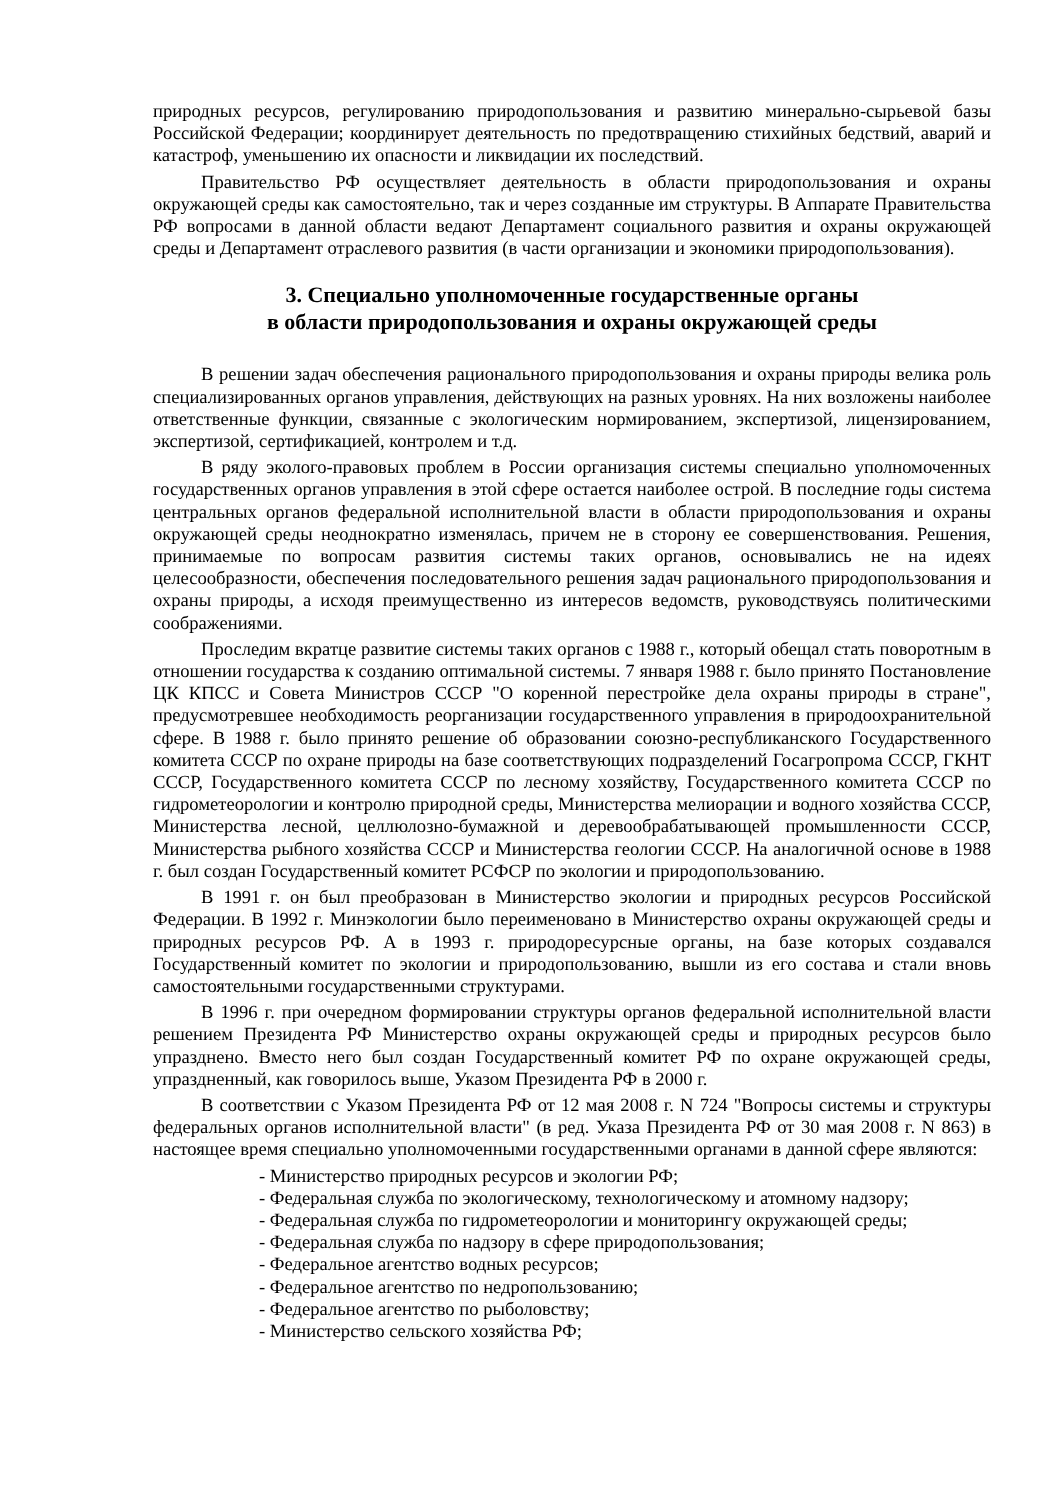природных ресурсов, регулированию природопользования и развитию минерально-сырьевой базы Российской Федерации; координирует деятельность по предотвращению стихийных бедствий, аварий и катастроф, уменьшению их опасности и ликвидации их последствий.
Правительство РФ осуществляет деятельность в области природопользования и охраны окружающей среды как самостоятельно, так и через созданные им структуры. В Аппарате Правительства РФ вопросами в данной области ведают Департамент социального развития и охраны окружающей среды и Департамент отраслевого развития (в части организации и экономики природопользования).
3. Специально уполномоченные государственные органы
в области природопользования и охраны окружающей среды
В решении задач обеспечения рационального природопользования и охраны природы велика роль специализированных органов управления, действующих на разных уровнях. На них возложены наиболее ответственные функции, связанные с экологическим нормированием, экспертизой, лицензированием, экспертизой, сертификацией, контролем и т.д.
В ряду эколого-правовых проблем в России организация системы специально уполномоченных государственных органов управления в этой сфере остается наиболее острой. В последние годы система центральных органов федеральной исполнительной власти в области природопользования и охраны окружающей среды неоднократно изменялась, причем не в сторону ее совершенствования. Решения, принимаемые по вопросам развития системы таких органов, основывались не на идеях целесообразности, обеспечения последовательного решения задач рационального природопользования и охраны природы, а исходя преимущественно из интересов ведомств, руководствуясь политическими соображениями.
Проследим вкратце развитие системы таких органов с 1988 г., который обещал стать поворотным в отношении государства к созданию оптимальной системы. 7 января 1988 г. было принято Постановление ЦК КПСС и Совета Министров СССР "О коренной перестройке дела охраны природы в стране", предусмотревшее необходимость реорганизации государственного управления в природоохранительной сфере. В 1988 г. было принято решение об образовании союзно-республиканского Государственного комитета СССР по охране природы на базе соответствующих подразделений Госагропрома СССР, ГКНТ СССР, Государственного комитета СССР по лесному хозяйству, Государственного комитета СССР по гидрометеорологии и контролю природной среды, Министерства мелиорации и водного хозяйства СССР, Министерства лесной, целлюлозно-бумажной и деревообрабатывающей промышленности СССР, Министерства рыбного хозяйства СССР и Министерства геологии СССР. На аналогичной основе в 1988 г. был создан Государственный комитет РСФСР по экологии и природопользованию.
В 1991 г. он был преобразован в Министерство экологии и природных ресурсов Российской Федерации. В 1992 г. Минэкологии было переименовано в Министерство охраны окружающей среды и природных ресурсов РФ. А в 1993 г. природоресурсные органы, на базе которых создавался Государственный комитет по экологии и природопользованию, вышли из его состава и стали вновь самостоятельными государственными структурами.
В 1996 г. при очередном формировании структуры органов федеральной исполнительной власти решением Президента РФ Министерство охраны окружающей среды и природных ресурсов было упразднено. Вместо него был создан Государственный комитет РФ по охране окружающей среды, упраздненный, как говорилось выше, Указом Президента РФ в 2000 г.
В соответствии с Указом Президента РФ от 12 мая 2008 г. N 724 "Вопросы системы и структуры федеральных органов исполнительной власти" (в ред. Указа Президента РФ от 30 мая 2008 г. N 863) в настоящее время специально уполномоченными государственными органами в данной сфере являются:
- Министерство природных ресурсов и экологии РФ;
- Федеральная служба по экологическому, технологическому и атомному надзору;
- Федеральная служба по гидрометеорологии и мониторингу окружающей среды;
- Федеральная служба по надзору в сфере природопользования;
- Федеральное агентство водных ресурсов;
- Федеральное агентство по недропользованию;
- Федеральное агентство по рыболовству;
- Министерство сельского хозяйства РФ;